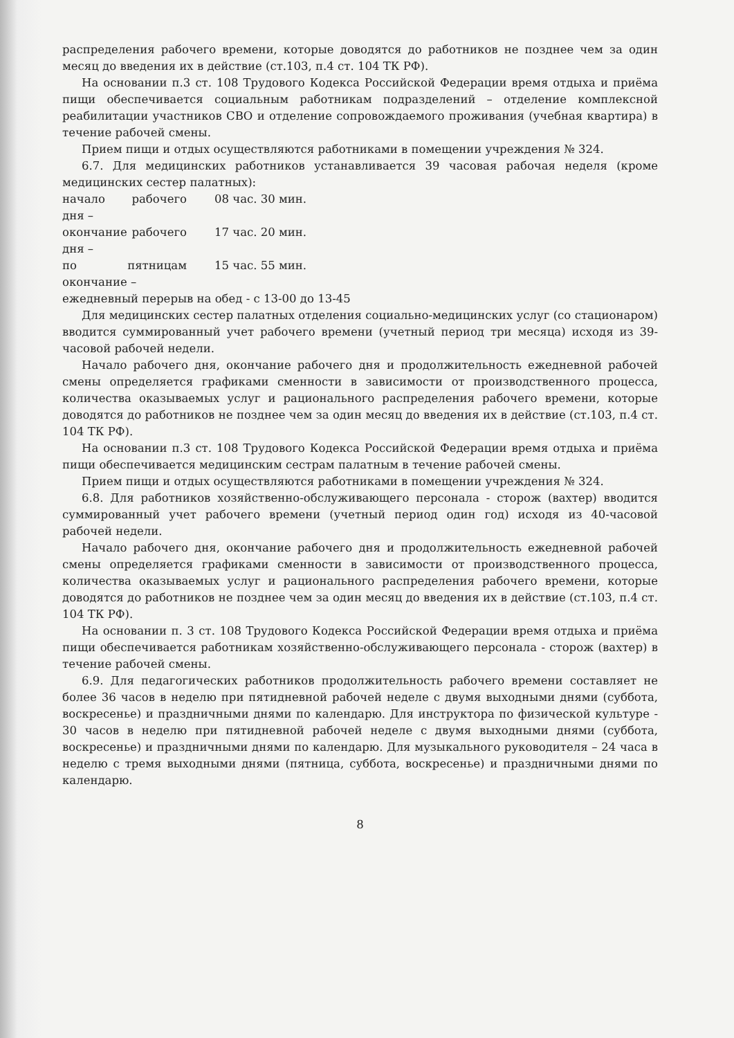распределения рабочего времени, которые доводятся до работников не позднее чем за один месяц до введения их в действие (ст.103, п.4 ст. 104 ТК РФ).
На основании п.3 ст. 108 Трудового Кодекса Российской Федерации время отдыха и приёма пищи обеспечивается социальным работникам подразделений – отделение комплексной реабилитации участников СВО и отделение сопровождаемого проживания (учебная квартира) в течение рабочей смены.
Прием пищи и отдых осуществляются работниками в помещении учреждения № 324.
6.7. Для медицинских работников устанавливается 39 часовая рабочая неделя (кроме медицинских сестер палатных):
начало рабочего дня – 08 час. 30 мин.
окончание рабочего дня – 17 час. 20 мин.
по пятницам окончание – 15 час. 55 мин.
ежедневный перерыв на обед - с 13-00 до 13-45
Для медицинских сестер палатных отделения социально-медицинских услуг (со стационаром) вводится суммированный учет рабочего времени (учетный период три месяца) исходя из 39-часовой рабочей недели.
Начало рабочего дня, окончание рабочего дня и продолжительность ежедневной рабочей смены определяется графиками сменности в зависимости от производственного процесса, количества оказываемых услуг и рационального распределения рабочего времени, которые доводятся до работников не позднее чем за один месяц до введения их в действие (ст.103, п.4 ст. 104 ТК РФ).
На основании п.3 ст. 108 Трудового Кодекса Российской Федерации время отдыха и приёма пищи обеспечивается медицинским сестрам палатным в течение рабочей смены.
Прием пищи и отдых осуществляются работниками в помещении учреждения № 324.
6.8. Для работников хозяйственно-обслуживающего персонала - сторож (вахтер) вводится суммированный учет рабочего времени (учетный период один год) исходя из 40-часовой рабочей недели.
Начало рабочего дня, окончание рабочего дня и продолжительность ежедневной рабочей смены определяется графиками сменности в зависимости от производственного процесса, количества оказываемых услуг и рационального распределения рабочего времени, которые доводятся до работников не позднее чем за один месяц до введения их в действие (ст.103, п.4 ст. 104 ТК РФ).
На основании п. 3 ст. 108 Трудового Кодекса Российской Федерации время отдыха и приёма пищи обеспечивается работникам хозяйственно-обслуживающего персонала - сторож (вахтер) в течение рабочей смены.
6.9. Для педагогических работников продолжительность рабочего времени составляет не более 36 часов в неделю при пятидневной рабочей неделе с двумя выходными днями (суббота, воскресенье) и праздничными днями по календарю. Для инструктора по физической культуре - 30 часов в неделю при пятидневной рабочей неделе с двумя выходными днями (суббота, воскресенье) и праздничными днями по календарю. Для музыкального руководителя – 24 часа в неделю с тремя выходными днями (пятница, суббота, воскресенье) и праздничными днями по календарю.
8